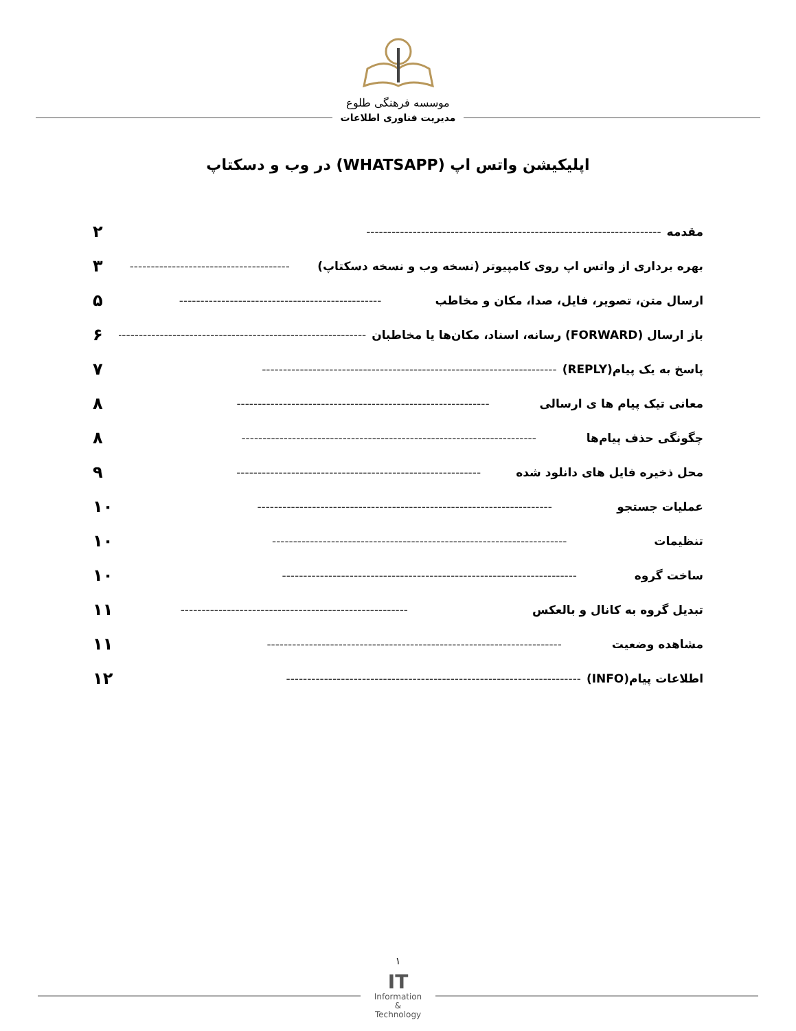موسسه فرهنگی طلوع
مدیریت فناوری اطلاعات
اپلیکیشن واتس اپ (WHATSAPP) در وب و دسکتاپ
مقدمه ---------------------------------------------------------------------- ۲
بهره برداری از واتس اپ روی کامپیوتر (نسخه وب و نسخه دسکتاپ) -------------------------------------- ۳
ارسال متن، تصویر، فایل، صدا، مکان و مخاطب ------------------------------------------------ ۵
باز ارسال (FORWARD) رسانه، اسناد، مکان‌ها یا مخاطبان ------------------------------------------------------------ ۶
پاسخ به یک پیام(REPLY) ---------------------------------------------------------------------- ۷
معانی تیک پیام ها ی ارسالی ------------------------------------------------------------ ۸
چگونگی حذف پیام‌ها ---------------------------------------------------------------------- ۸
محل ذخیره فایل های دانلود شده ---------------------------------------------------------- ۹
عملیات جستجو ---------------------------------------------------------------------- ۱۰
تنظیمات ---------------------------------------------------------------------- ۱۰
ساخت گروه ---------------------------------------------------------------------- ۱۰
تبدیل گروه به کانال و بالعکس ------------------------------------------------------ ۱۱
مشاهده وضعیت ---------------------------------------------------------------------- ۱۱
اطلاعات پیام(INFO) ---------------------------------------------------------------------- ۱۲
۱
IT
Information
&
Technology